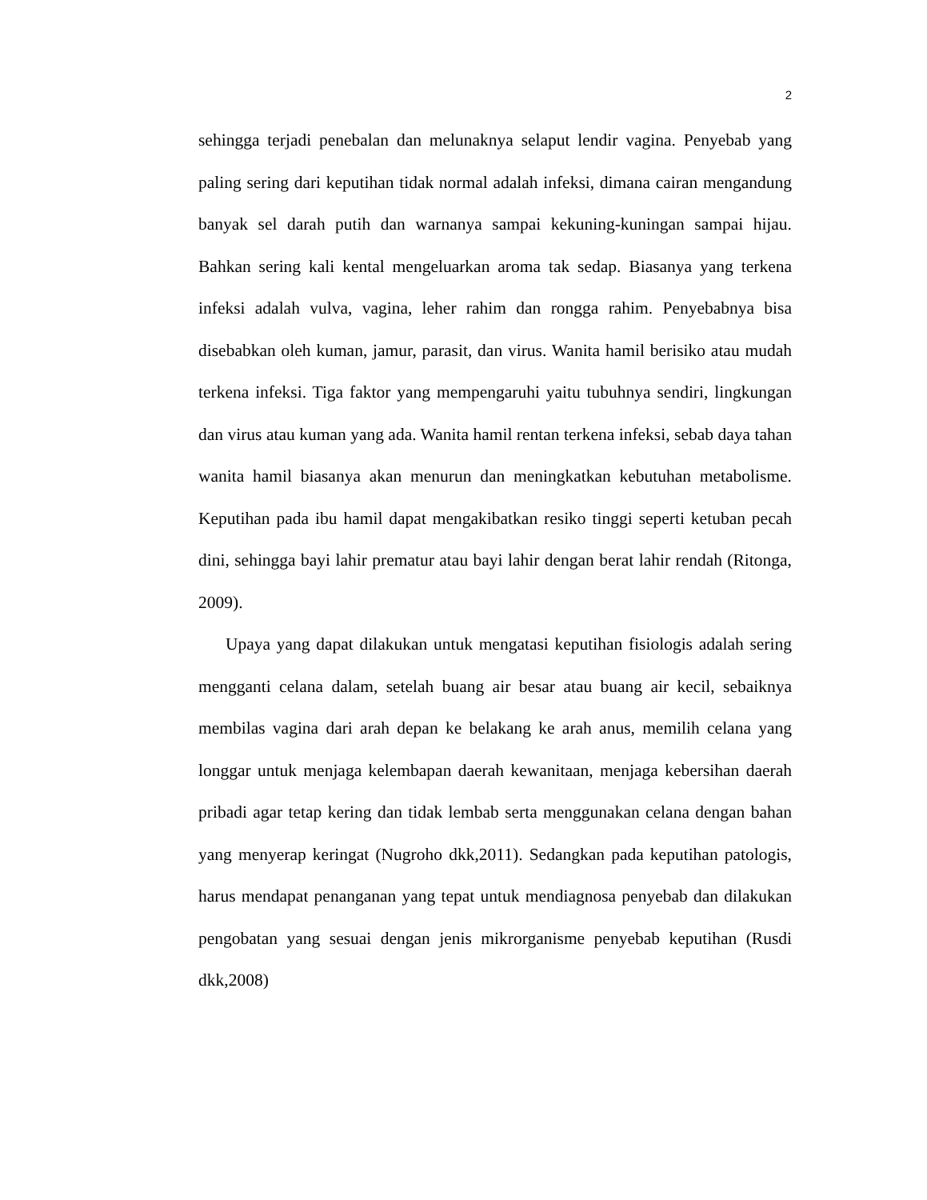2
sehingga terjadi penebalan dan melunaknya selaput lendir vagina. Penyebab yang paling sering dari keputihan tidak normal adalah infeksi, dimana cairan mengandung banyak sel darah putih dan warnanya sampai kekuning-kuningan sampai hijau. Bahkan sering kali kental mengeluarkan aroma tak sedap. Biasanya yang terkena infeksi adalah vulva, vagina, leher rahim dan rongga rahim. Penyebabnya bisa disebabkan oleh kuman, jamur, parasit, dan virus. Wanita hamil berisiko atau mudah terkena infeksi. Tiga faktor yang mempengaruhi yaitu tubuhnya sendiri, lingkungan dan virus atau kuman yang ada. Wanita hamil rentan terkena infeksi, sebab daya tahan wanita hamil biasanya akan menurun dan meningkatkan kebutuhan metabolisme. Keputihan pada ibu hamil dapat mengakibatkan resiko tinggi seperti ketuban pecah dini, sehingga bayi lahir prematur atau bayi lahir dengan berat lahir rendah (Ritonga, 2009).
Upaya yang dapat dilakukan untuk mengatasi keputihan fisiologis adalah sering mengganti celana dalam, setelah buang air besar atau buang air kecil, sebaiknya membilas vagina dari arah depan ke belakang ke arah anus, memilih celana yang longgar untuk menjaga kelembapan daerah kewanitaan, menjaga kebersihan daerah pribadi agar tetap kering dan tidak lembab serta menggunakan celana dengan bahan yang menyerap keringat (Nugroho dkk,2011). Sedangkan pada keputihan patologis, harus mendapat penanganan yang tepat untuk mendiagnosa penyebab dan dilakukan pengobatan yang sesuai dengan jenis mikrorganisme penyebab keputihan (Rusdi dkk,2008)